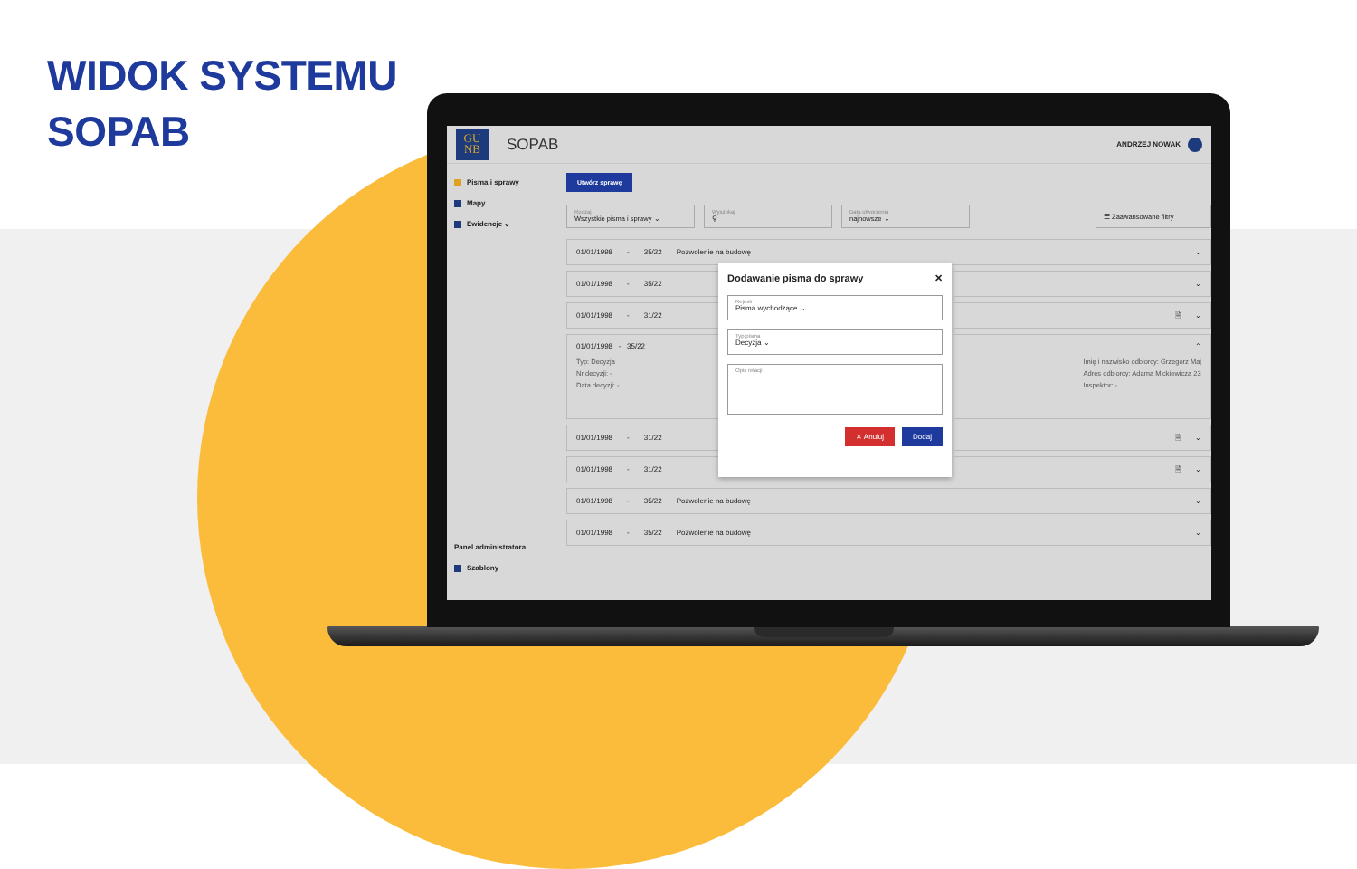WIDOK SYSTEMU
SOPAB
GU
NB
SOPAB
ANDRZEJ NOWAK
Pisma i sprawy
Mapy
Ewidencje ⌄
Panel administratora
Szablony
Utwórz sprawę
Rodzaj
Wszystkie pisma i sprawy ⌄
Wyszukaj
⚲
Data utworzenia
najnowsze ⌄
☰ Zaawansowane filtry
01/01/1998 - 35/22 Pozwolenie na budowę ⌄
01/01/1998 - 35/22
01/01/1998 - 31/22
01/01/1998 - 35/22
Typ: Decyzja
Nr decyzji: -
Data decyzji: -
01/01/1998 - 31/22
01/01/1998 - 31/22
Dodawanie pisma do sprawy ✕
Rejestr
Pisma wychodzące ⌄
Typ pisma
Decyzja ⌄
Opis relacji
✕ Anuluj Dodaj
⌄
🗎 ⌄
⌃
Imię i nazwisko odbiorcy: Grzegorz Maj
Adres odbiorcy: Adama Mickiewicza 23
Inspektor: -
🗎 ⌄
🗎 ⌄
01/01/1998 - 35/22 Pozwolenie na budowę ⌄
01/01/1998 - 35/22 Pozwolenie na budowę ⌄